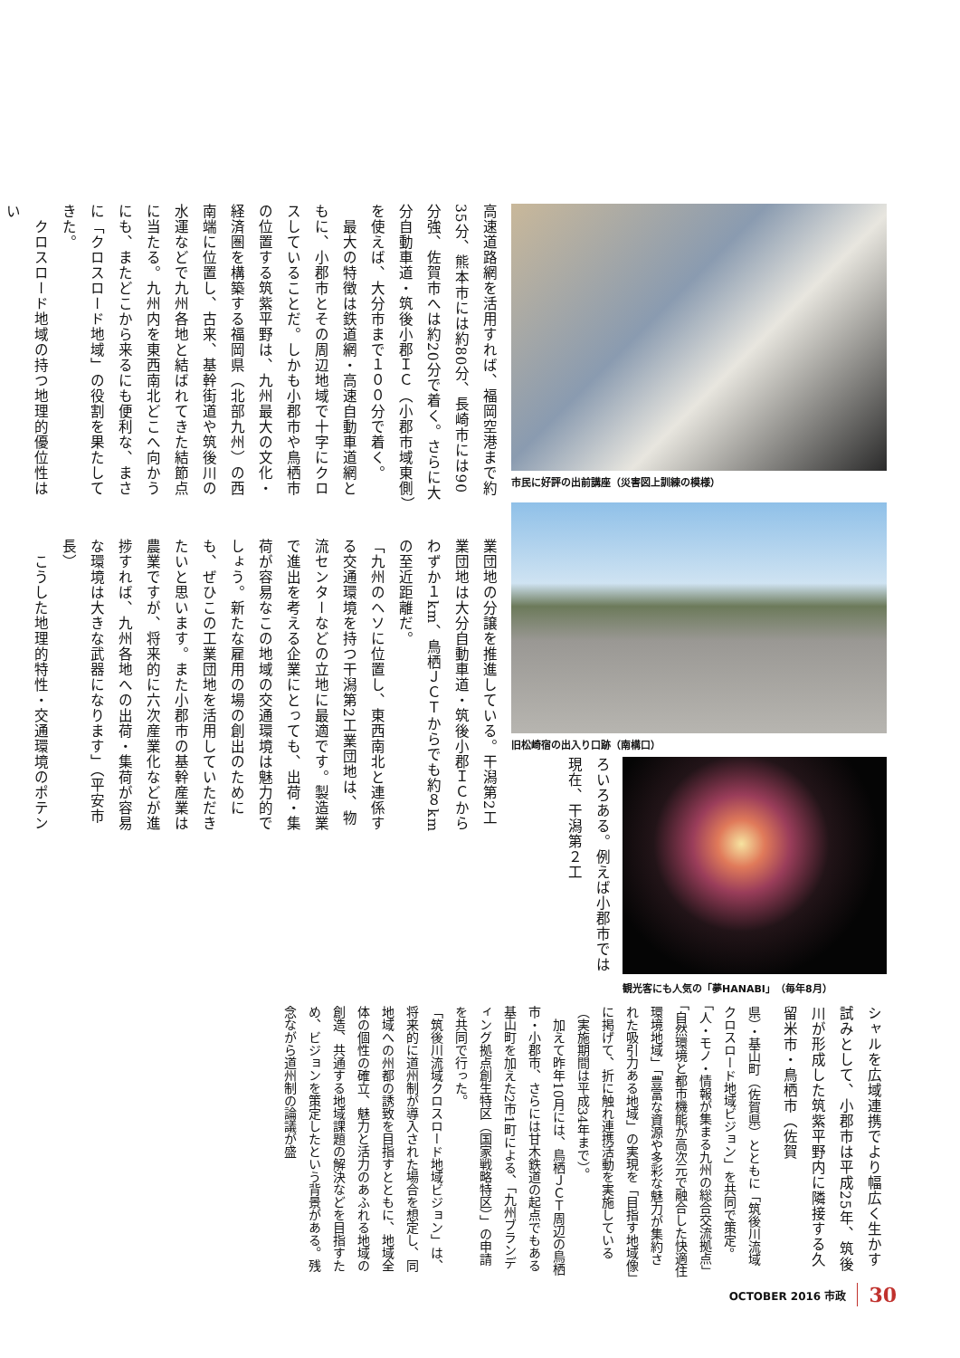市民に好評の出前講座（災害図上訓練の模様）
高速道路網を活用すれば、福岡空港まで約35分、熊本市には約80分、長崎市には90分強、佐賀市へは約20分で着く。さらに大分自動車道・筑後小郡ＩＣ（小郡市域東側）を使えば、大分市まで１００分で着く。
　最大の特徴は鉄道網・高速自動車道網ともに、小郡市とその周辺地域で十字にクロスしていることだ。しかも小郡市や鳥栖市の位置する筑紫平野は、九州最大の文化・経済圏を構築する福岡県（北部九州）の西南端に位置し、古来、基幹街道や筑後川の水運などで九州各地と結ばれてきた結節点に当たる。九州内を東西南北どこへ向かうにも、またどこから来るにも便利な、まさに「クロスロード地域」の役割を果たしてきた。
　クロスロード地域の持つ地理的優位性はい
旧松崎宿の出入り口跡（南構口）
観光客にも人気の「夢HANABI」（毎年8月）
ろいろある。例えば小郡市では現在、干潟第２工
業団地の分譲を推進している。干潟第2工業団地は大分自動車道・筑後小郡ＩＣからわずか１km、鳥栖ＪＣＴからでも約８kmの至近距離だ。
「九州のヘソに位置し、東西南北と連係する交通環境を持つ干潟第2工業団地は、物流センターなどの立地に最適です。製造業で進出を考える企業にとっても、出荷・集荷が容易なこの地域の交通環境は魅力的でしょう。新たな雇用の場の創出のためにも、ぜひこの工業団地を活用していただきたいと思います。また小郡市の基幹産業は農業ですが、将来的に六次産業化などが進捗すれば、九州各地への出荷・集荷が容易な環境は大きな武器になります」（平安市長）
　こうした地理的特性・交通環境のポテン
シャルを広域連携でより幅広く生かす試みとして、小郡市は平成25年、筑後川が形成した筑紫平野内に隣接する久留米市・鳥栖市（佐賀
県）・基山町（佐賀県）とともに「筑後川流域クロスロード地域ビジョン」を共同で策定。「人・モノ・情報が集まる九州の総合交流拠点」「自然環境と都市機能が高次元で融合した快適住環境地域」「豊富な資源や多彩な魅力が集約された吸引力ある地域」の実現を「目指す地域像」に掲げて、折に触れ連携活動を実施している（実施期間は平成34年まで）。
　加えて昨年10月には、鳥栖ＪＣＴ周辺の鳥栖市・小郡市、さらには甘木鉄道の起点でもある基山町を加えた2市1町による、「九州ブランディング拠点創生特区（国家戦略特区）」の申請を共同で行った。
「筑後川流域クロスロード地域ビジョン」は、将来的に道州制が導入された場合を想定し、同地域への州都の誘致を目指すとともに、地域全体の個性の確立、魅力と活力のあふれる地域の創造、共通する地域課題の解決などを目指すため、ビジョンを策定したという背景がある。残念ながら道州制の論議が盛
OCTOBER 2016 市政 30